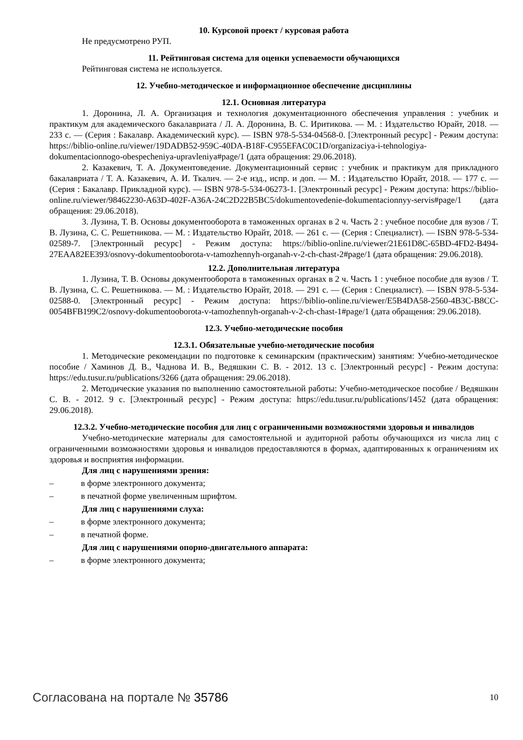10. Курсовой проект / курсовая работа
Не предусмотрено РУП.
11. Рейтинговая система для оценки успеваемости обучающихся
Рейтинговая система не используется.
12. Учебно-методическое и информационное обеспечение дисциплины
12.1. Основная литература
1. Доронина, Л. А. Организация и технология документационного обеспечения управления : учебник и практикум для академического бакалавриата / Л. А. Доронина, В. С. Иритикова. — М. : Издательство Юрайт, 2018. — 233 с. — (Серия : Бакалавр. Академический курс). — ISBN 978-5-534-04568-0. [Электронный ресурс] - Режим доступа: https://biblio-online.ru/viewer/19DADB52-959C-40DA-B18F-C955EFAC0C1D/organizaciya-i-tehnologiya-dokumentacionnogo-obespecheniya-upravleniya#page/1 (дата обращения: 29.06.2018).
2. Казакевич, Т. А. Документоведение. Документационный сервис : учебник и практикум для прикладного бакалавриата / Т. А. Казакевич, А. И. Ткалич. — 2-е изд., испр. и доп. — М. : Издательство Юрайт, 2018. — 177 с. — (Серия : Бакалавр. Прикладной курс). — ISBN 978-5-534-06273-1. [Электронный ресурс] - Режим доступа: https://biblio-online.ru/viewer/98462230-A63D-402F-A36A-24C2D22B5BC5/dokumentovedenie-dokumentacionnyy-servis#page/1 (дата обращения: 29.06.2018).
3. Лузина, Т. В. Основы документооборота в таможенных органах в 2 ч. Часть 2 : учебное пособие для вузов / Т. В. Лузина, С. С. Решетникова. — М. : Издательство Юрайт, 2018. — 261 с. — (Серия : Специалист). — ISBN 978-5-534-02589-7. [Электронный ресурс] - Режим доступа: https://biblio-online.ru/viewer/21E61D8C-65BD-4FD2-B494-27EAA82EE393/osnovy-dokumentooborota-v-tamozhennyh-organah-v-2-ch-chast-2#page/1 (дата обращения: 29.06.2018).
12.2. Дополнительная литература
1. Лузина, Т. В. Основы документооборота в таможенных органах в 2 ч. Часть 1 : учебное пособие для вузов / Т. В. Лузина, С. С. Решетникова. — М. : Издательство Юрайт, 2018. — 291 с. — (Серия : Специалист). — ISBN 978-5-534-02588-0. [Электронный ресурс] - Режим доступа: https://biblio-online.ru/viewer/E5B4DA58-2560-4B3C-B8CC-0054BFB199C2/osnovy-dokumentooborota-v-tamozhennyh-organah-v-2-ch-chast-1#page/1 (дата обращения: 29.06.2018).
12.3. Учебно-методические пособия
12.3.1. Обязательные учебно-методические пособия
1. Методические рекомендации по подготовке к семинарским (практическим) занятиям: Учебно-методическое пособие / Хаминов Д. В., Чаднова И. В., Ведяшкин С. В. - 2012. 13 с. [Электронный ресурс] - Режим доступа: https://edu.tusur.ru/publications/3266 (дата обращения: 29.06.2018).
2. Методические указания по выполнению самостоятельной работы: Учебно-методическое пособие / Ведяшкин С. В. - 2012. 9 с. [Электронный ресурс] - Режим доступа: https://edu.tusur.ru/publications/1452 (дата обращения: 29.06.2018).
12.3.2. Учебно-методические пособия для лиц с ограниченными возможностями здоровья и инвалидов
Учебно-методические материалы для самостоятельной и аудиторной работы обучающихся из числа лиц с ограниченными возможностями здоровья и инвалидов предоставляются в формах, адаптированных к ограничениям их здоровья и восприятия информации.
Для лиц с нарушениями зрения:
– в форме электронного документа;
– в печатной форме увеличенным шрифтом.
Для лиц с нарушениями слуха:
– в форме электронного документа;
– в печатной форме.
Для лиц с нарушениями опорно-двигательного аппарата:
– в форме электронного документа;
Согласована на портале № 35786
10